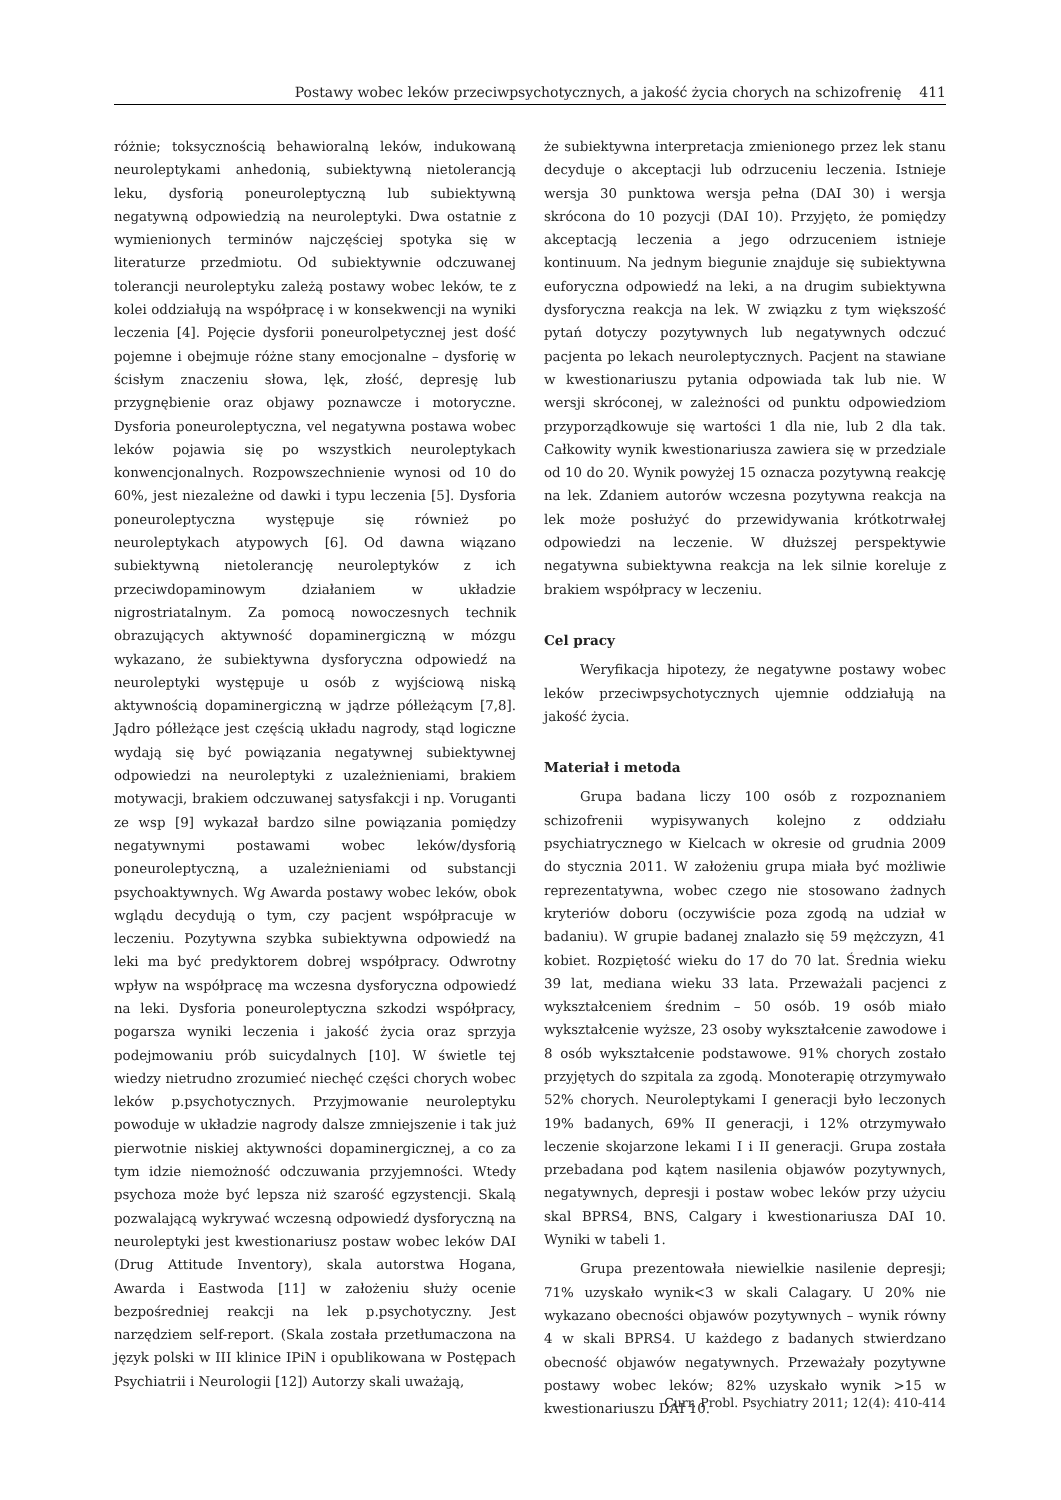Postawy wobec leków przeciwpsychotycznych, a jakość życia chorych na schizofrenię 411
różnie; toksycznością behawioralną leków, indukowaną neuroleptykami anhedonią, subiektywną nietolerancją leku, dysforią poneuroleptyczną lub subiektywną negatywną odpowiedzią na neuroleptyki. Dwa ostatnie z wymienionych terminów najczęściej spotyka się w literaturze przedmiotu. Od subiektywnie odczuwanej tolerancji neuroleptyku zależą postawy wobec leków, te z kolei oddziałują na współpracę i w konsekwencji na wyniki leczenia [4]. Pojęcie dysforii poneurolpetycznej jest dość pojemne i obejmuje różne stany emocjonalne – dysforię w ścisłym znaczeniu słowa, lęk, złość, depresję lub przygnębienie oraz objawy poznawcze i motoryczne. Dysforia poneuroleptyczna, vel negatywna postawa wobec leków pojawia się po wszystkich neuroleptykach konwencjonalnych. Rozpowszechnienie wynosi od 10 do 60%, jest niezależne od dawki i typu leczenia [5]. Dysforia poneuroleptyczna występuje się również po neuroleptykach atypowych [6]. Od dawna wiązano subiektywną nietolerancję neuroleptyków z ich przeciwdopaminowym działaniem w układzie nigrostriatalnym. Za pomocą nowoczesnych technik obrazujących aktywność dopaminergiczną w mózgu wykazano, że subiektywna dysforyczna odpowiedź na neuroleptyki występuje u osób z wyjściową niską aktywnością dopaminergiczną w jądrze półleżącym [7,8]. Jądro półleżące jest częścią układu nagrody, stąd logiczne wydają się być powiązania negatywnej subiektywnej odpowiedzi na neuroleptyki z uzależnieniami, brakiem motywacji, brakiem odczuwanej satysfakcji i np. Voruganti ze wsp [9] wykazał bardzo silne powiązania pomiędzy negatywnymi postawami wobec leków/dysforią poneuroleptyczną, a uzależnieniami od substancji psychoaktywnych. Wg Awarda postawy wobec leków, obok wglądu decydują o tym, czy pacjent współpracuje w leczeniu. Pozytywna szybka subiektywna odpowiedź na leki ma być predyktorem dobrej współpracy. Odwrotny wpływ na współpracę ma wczesna dysforyczna odpowiedź na leki. Dysforia poneuroleptyczna szkodzi współpracy, pogarsza wyniki leczenia i jakość życia oraz sprzyja podejmowaniu prób suicydalnych [10]. W świetle tej wiedzy nietrudno zrozumieć niechęć części chorych wobec leków p.psychotycznych. Przyjmowanie neuroleptyku powoduje w układzie nagrody dalsze zmniejszenie i tak już pierwotnie niskiej aktywności dopaminergicznej, a co za tym idzie niemożność odczuwania przyjemności. Wtedy psychoza może być lepsza niż szarość egzystencji. Skalą pozwalającą wykrywać wczesną odpowiedź dysforyczną na neuroleptyki jest kwestionariusz postaw wobec leków DAI (Drug Attitude Inventory), skala autorstwa Hogana, Awarda i Eastwoda [11] w założeniu służy ocenie bezpośredniej reakcji na lek p.psychotyczny. Jest narzędziem self-report. (Skala została przetłumaczona na język polski w III klinice IPiN i opublikowana w Postępach Psychiatrii i Neurologii [12]) Autorzy skali uważają,
że subiektywna interpretacja zmienionego przez lek stanu decyduje o akceptacji lub odrzuceniu leczenia. Istnieje wersja 30 punktowa wersja pełna (DAI 30) i wersja skrócona do 10 pozycji (DAI 10). Przyjęto, że pomiędzy akceptacją leczenia a jego odrzuceniem istnieje kontinuum. Na jednym biegunie znajduje się subiektywna euforyczna odpowiedź na leki, a na drugim subiektywna dysforyczna reakcja na lek. W związku z tym większość pytań dotyczy pozytywnych lub negatywnych odczuć pacjenta po lekach neuroleptycznych. Pacjent na stawiane w kwestionariuszu pytania odpowiada tak lub nie. W wersji skróconej, w zależności od punktu odpowiedziom przyporządkowuje się wartości 1 dla nie, lub 2 dla tak. Całkowity wynik kwestionariusza zawiera się w przedziale od 10 do 20. Wynik powyżej 15 oznacza pozytywną reakcję na lek. Zdaniem autorów wczesna pozytywna reakcja na lek może posłużyć do przewidywania krótkotrwałej odpowiedzi na leczenie. W dłuższej perspektywie negatywna subiektywna reakcja na lek silnie koreluje z brakiem współpracy w leczeniu.
Cel pracy
Weryfikacja hipotezy, że negatywne postawy wobec leków przeciwpsychotycznych ujemnie oddziałują na jakość życia.
Materiał i metoda
Grupa badana liczy 100 osób z rozpoznaniem schizofrenii wypisywanych kolejno z oddziału psychiatrycznego w Kielcach w okresie od grudnia 2009 do stycznia 2011. W założeniu grupa miała być możliwie reprezentatywna, wobec czego nie stosowano żadnych kryteriów doboru (oczywiście poza zgodą na udział w badaniu). W grupie badanej znalazło się 59 mężczyzn, 41 kobiet. Rozpiętość wieku do 17 do 70 lat. Średnia wieku 39 lat, mediana wieku 33 lata. Przeważali pacjenci z wykształceniem średnim – 50 osób. 19 osób miało wykształcenie wyższe, 23 osoby wykształcenie zawodowe i 8 osób wykształcenie podstawowe. 91% chorych zostało przyjętych do szpitala za zgodą. Monoterapię otrzymywało 52% chorych. Neuroleptykami I generacji było leczonych 19% badanych, 69% II generacji, i 12% otrzymywało leczenie skojarzone lekami I i II generacji. Grupa została przebadana pod kątem nasilenia objawów pozytywnych, negatywnych, depresji i postaw wobec leków przy użyciu skal BPRS4, BNS, Calgary i kwestionariusza DAI 10. Wyniki w tabeli 1.
Grupa prezentowała niewielkie nasilenie depresji; 71% uzyskało wynik<3 w skali Calagary. U 20% nie wykazano obecności objawów pozytywnych – wynik równy 4 w skali BPRS4. U każdego z badanych stwierdzano obecność objawów negatywnych. Przeważały pozytywne postawy wobec leków; 82% uzyskało wynik >15 w kwestionariuszu DAI 10.
Curr. Probl. Psychiatry 2011; 12(4): 410-414